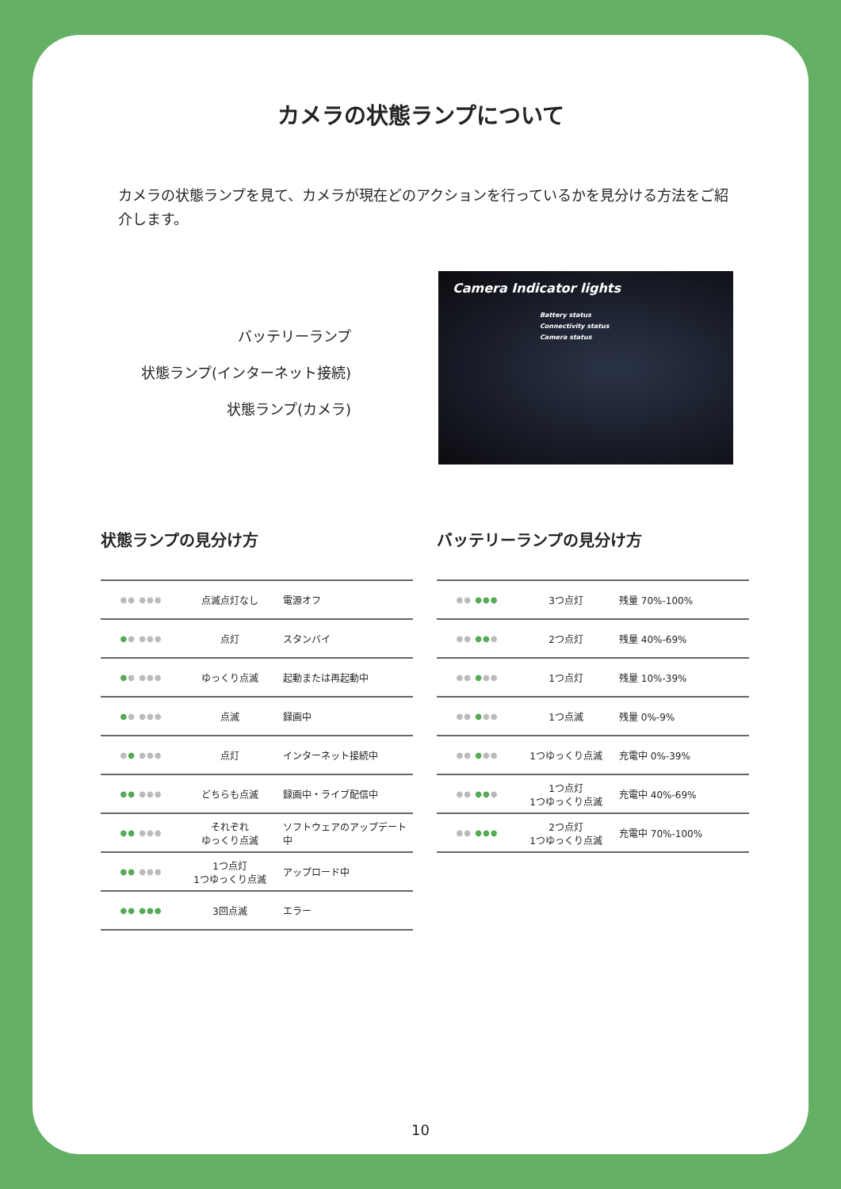カメラの状態ランプについて
カメラの状態ランプを見て、カメラが現在どのアクションを行っているかを見分ける方法をご紹介します。
バッテリーランプ
状態ランプ(インターネット接続)
状態ランプ(カメラ)
Camera Indicator lights
Battery status
Connectivity status
Camera status
状態ランプの見分け方
| ●● ●●● | 点滅点灯なし | 電源オフ |
| ● ● ●●● | 点灯 | スタンバイ |
| ● ● ●●● | ゆっくり点滅 | 起動または再起動中 |
| ● ● ●●● | 点滅 | 録画中 |
| ● ● ●●● | 点灯 | インターネット接続中 |
| ●● ●●● | どちらも点滅 | 録画中・ライブ配信中 |
| ●● ●●● | それぞれ ゆっくり点滅 | ソフトウェアのアップデート中 |
| ●● ●●● | 1つ点灯 1つゆっくり点滅 | アップロード中 |
| ●● ●●● | 3回点滅 | エラー |
バッテリーランプの見分け方
| ●● ●●● | 3つ点灯 | 残量 70%-100% |
| ●● ●● ● | 2つ点灯 | 残量 40%-69% |
| ●● ● ●● | 1つ点灯 | 残量 10%-39% |
| ●● ● ●● | 1つ点滅 | 残量 0%-9% |
| ●● ● ●● | 1つゆっくり点滅 | 充電中 0%-39% |
| ●● ●● ● | 1つ点灯 1つゆっくり点滅 | 充電中 40%-69% |
| ●● ●●● | 2つ点灯 1つゆっくり点滅 | 充電中 70%-100% |
10